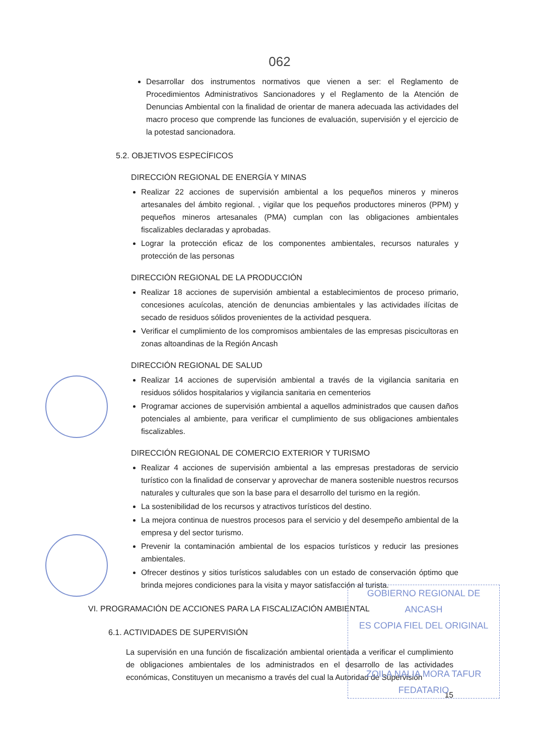062
Desarrollar dos instrumentos normativos que vienen a ser: el Reglamento de Procedimientos Administrativos Sancionadores y el Reglamento de la Atención de Denuncias Ambiental con la finalidad de orientar de manera adecuada las actividades del macro proceso que comprende las funciones de evaluación, supervisión y el ejercicio de la potestad sancionadora.
5.2. OBJETIVOS ESPECÍFICOS
DIRECCIÓN REGIONAL DE ENERGÍA Y MINAS
Realizar 22 acciones de supervisión ambiental a los pequeños mineros y mineros artesanales del ámbito regional. , vigilar que los pequeños productores mineros (PPM) y pequeños mineros artesanales (PMA) cumplan con las obligaciones ambientales fiscalizables declaradas y aprobadas.
Lograr la protección eficaz de los componentes ambientales, recursos naturales y protección de las personas
DIRECCIÓN REGIONAL DE LA PRODUCCIÓN
Realizar 18 acciones de supervisión ambiental a establecimientos de proceso primario, concesiones acuícolas, atención de denuncias ambientales y las actividades ilícitas de secado de residuos sólidos provenientes de la actividad pesquera.
Verificar el cumplimiento de los compromisos ambientales de las empresas piscicultoras en zonas altoandinas de la Región Ancash
DIRECCIÓN REGIONAL DE SALUD
Realizar 14 acciones de supervisión ambiental a través de la vigilancia sanitaria en residuos sólidos hospitalarios y vigilancia sanitaria en cementerios
Programar acciones de supervisión ambiental a aquellos administrados que causen daños potenciales al ambiente, para verificar el cumplimiento de sus obligaciones ambientales fiscalizables.
DIRECCIÓN REGIONAL DE COMERCIO EXTERIOR Y TURISMO
Realizar 4 acciones de supervisión ambiental a las empresas prestadoras de servicio turístico con la finalidad de conservar y aprovechar de manera sostenible nuestros recursos naturales y culturales que son la base para el desarrollo del turismo en la región.
La sostenibilidad de los recursos y atractivos turísticos del destino.
La mejora continua de nuestros procesos para el servicio y del desempeño ambiental de la empresa y del sector turismo.
Prevenir la contaminación ambiental de los espacios turísticos y reducir las presiones ambientales.
Ofrecer destinos y sitios turísticos saludables con un estado de conservación óptimo que brinda mejores condiciones para la visita y mayor satisfacción al turista.
VI. PROGRAMACIÓN DE ACCIONES PARA LA FISCALIZACIÓN AMBIENTAL
6.1. ACTIVIDADES DE SUPERVISIÓN
La supervisión en una función de fiscalización ambiental orientada a verificar el cumplimiento de obligaciones ambientales de los administrados en el desarrollo de las actividades económicas, Constituyen un mecanismo a través del cual la Autoridad de Supervisión
15
GOBIERNO REGIONAL DE ANCASH
ES COPIA FIEL DEL ORIGINAL
ZOILA NALIA MORA TAFUR
FEDATARIO